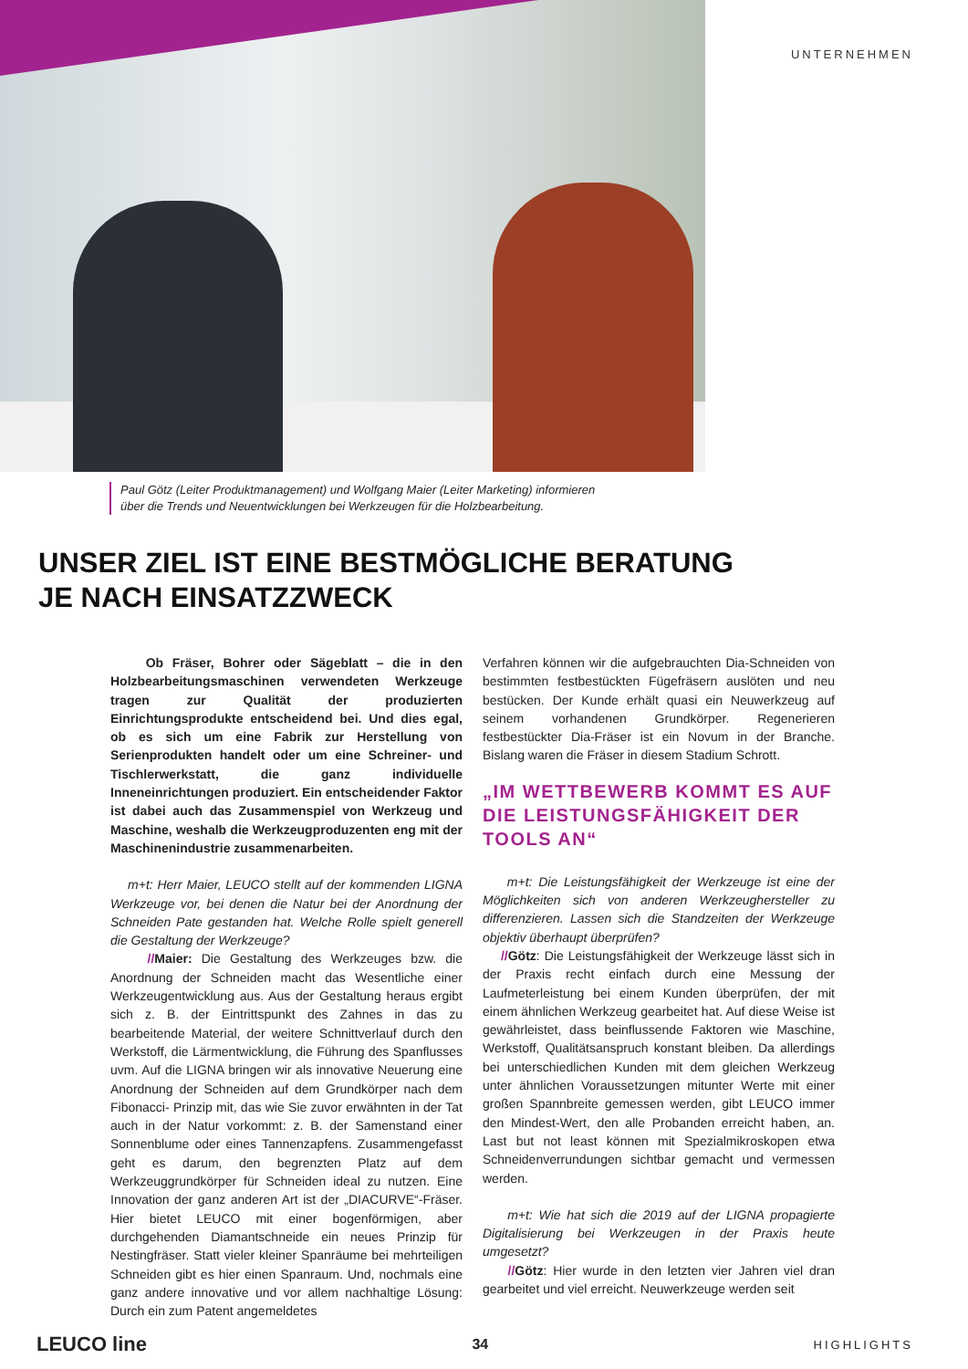UNTERNEHMEN
Paul Götz (Leiter Produktmanagement) und Wolfgang Maier (Leiter Marketing) informieren
über die Trends und Neuentwicklungen bei Werkzeugen für die Holzbearbeitung.
UNSER ZIEL IST EINE BESTMÖGLICHE BERATUNG
JE NACH EINSATZZWECK
Ob Fräser, Bohrer oder Sägeblatt – die in den Holzbearbeitungsmaschinen verwendeten Werkzeuge tragen zur Qualität der produzierten Einrichtungsprodukte entscheidend bei. Und dies egal, ob es sich um eine Fabrik zur Herstellung von Serienprodukten handelt oder um eine Schreiner- und Tischlerwerkstatt, die ganz individuelle Inneneinrichtungen produziert. Ein entscheidender Faktor ist dabei auch das Zusammenspiel von Werkzeug und Maschine, weshalb die Werkzeugproduzenten eng mit der Maschinenindustrie zusammenarbeiten.
m+t: Herr Maier, LEUCO stellt auf der kommenden LIGNA Werkzeuge vor, bei denen die Natur bei der Anordnung der Schneiden Pate gestanden hat. Welche Rolle spielt generell die Gestaltung der Werkzeuge?
//Maier: Die Gestaltung des Werkzeuges bzw. die Anordnung der Schneiden macht das Wesentliche einer Werkzeugentwicklung aus. Aus der Gestaltung heraus ergibt sich z. B. der Eintrittspunkt des Zahnes in das zu bearbeitende Material, der weitere Schnittverlauf durch den Werkstoff, die Lärmentwicklung, die Führung des Spanflusses uvm. Auf die LIGNA bringen wir als innovative Neuerung eine Anordnung der Schneiden auf dem Grundkörper nach dem Fibonacci- Prinzip mit, das wie Sie zuvor erwähnten in der Tat auch in der Natur vorkommt: z. B. der Samenstand einer Sonnenblume oder eines Tannenzapfens. Zusammengefasst geht es darum, den begrenzten Platz auf dem Werkzeuggrundkörper für Schneiden ideal zu nutzen. Eine Innovation der ganz anderen Art ist der „DIACURVE“-Fräser. Hier bietet LEUCO mit einer bogenförmigen, aber durchgehenden Diamantschneide ein neues Prinzip für Nestingfräser. Statt vieler kleiner Spanräume bei mehrteiligen Schneiden gibt es hier einen Spanraum. Und, nochmals eine ganz andere innovative und vor allem nachhaltige Lösung: Durch ein zum Patent angemeldetes
Verfahren können wir die aufgebrauchten Dia-Schneiden von bestimmten festbestückten Fügefräsern auslöten und neu bestücken. Der Kunde erhält quasi ein Neuwerkzeug auf seinem vorhandenen Grundkörper. Regenerieren festbestückter Dia-Fräser ist ein Novum in der Branche. Bislang waren die Fräser in diesem Stadium Schrott.
„IM WETTBEWERB KOMMT ES AUF DIE LEISTUNGSFÄHIGKEIT DER TOOLS AN“
m+t: Die Leistungsfähigkeit der Werkzeuge ist eine der Möglichkeiten sich von anderen Werkzeughersteller zu differenzieren. Lassen sich die Standzeiten der Werkzeuge objektiv überhaupt überprüfen?
//Götz: Die Leistungsfähigkeit der Werkzeuge lässt sich in der Praxis recht einfach durch eine Messung der Laufmeterleistung bei einem Kunden überprüfen, der mit einem ähnlichen Werkzeug gearbeitet hat. Auf diese Weise ist gewährleistet, dass beinflussende Faktoren wie Maschine, Werkstoff, Qualitätsanspruch konstant bleiben. Da allerdings bei unterschiedlichen Kunden mit dem gleichen Werkzeug unter ähnlichen Voraussetzungen mitunter Werte mit einer großen Spannbreite gemessen werden, gibt LEUCO immer den Mindest-Wert, den alle Probanden erreicht haben, an. Last but not least können mit Spezialmikroskopen etwa Schneidenverrundungen sichtbar gemacht und vermessen werden.
m+t: Wie hat sich die 2019 auf der LIGNA propagierte Digitalisierung bei Werkzeugen in der Praxis heute umgesetzt?
//Götz: Hier wurde in den letzten vier Jahren viel dran gearbeitet und viel erreicht. Neuwerkzeuge werden seit
LEUCO line 34 HIGHLIGHTS